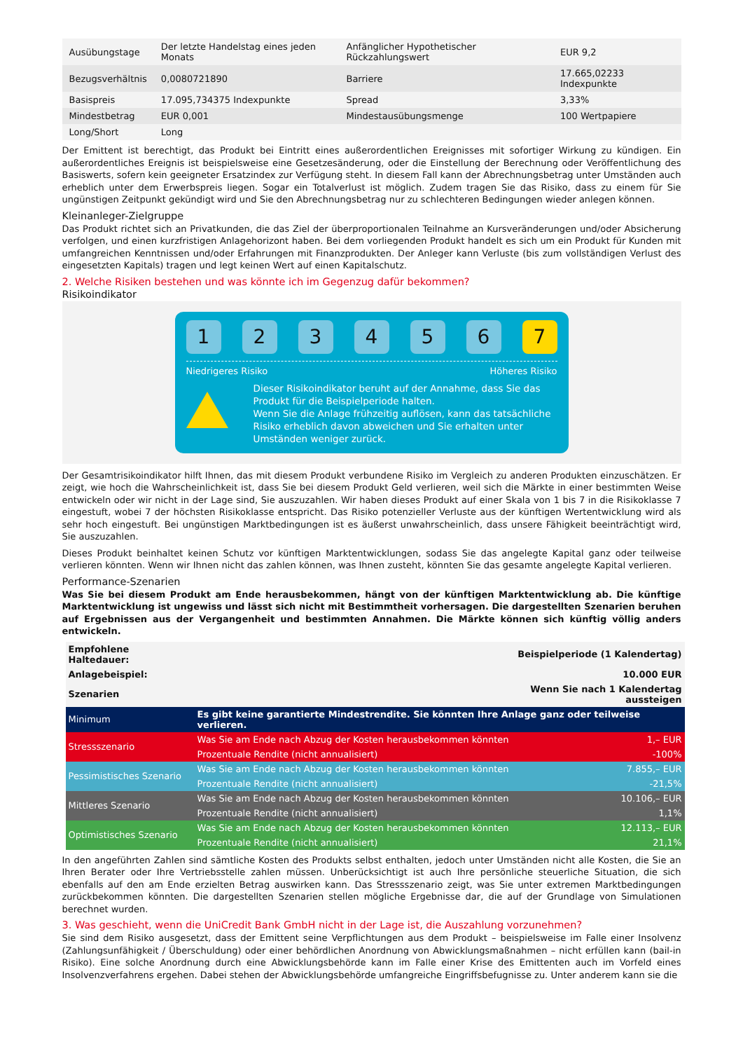| Ausübungstage | Der letzte Handelstag eines jeden Monats | Anfänglicher Hypothetischer Rückzahlungswert | EUR 9,2 |
| Bezugsverhältnis | 0,0080721890 | Barriere | 17.665,02233 Indexpunkte |
| Basispreis | 17.095,734375 Indexpunkte | Spread | 3,33% |
| Mindestbetrag | EUR 0,001 | Mindestausübungsmenge | 100 Wertpapiere |
| Long/Short | Long | | |
Der Emittent ist berechtigt, das Produkt bei Eintritt eines außerordentlichen Ereignisses mit sofortiger Wirkung zu kündigen. Ein außerordentliches Ereignis ist beispielsweise eine Gesetzesänderung, oder die Einstellung der Berechnung oder Veröffentlichung des Basiswerts, sofern kein geeigneter Ersatzindex zur Verfügung steht. In diesem Fall kann der Abrechnungsbetrag unter Umständen auch erheblich unter dem Erwerbspreis liegen. Sogar ein Totalverlust ist möglich. Zudem tragen Sie das Risiko, dass zu einem für Sie ungünstigen Zeitpunkt gekündigt wird und Sie den Abrechnungsbetrag nur zu schlechteren Bedingungen wieder anlegen können.
Kleinanleger-Zielgruppe
Das Produkt richtet sich an Privatkunden, die das Ziel der überproportionalen Teilnahme an Kursveränderungen und/oder Absicherung verfolgen, und einen kurzfristigen Anlagehorizont haben. Bei dem vorliegenden Produkt handelt es sich um ein Produkt für Kunden mit umfangreichen Kenntnissen und/oder Erfahrungen mit Finanzprodukten. Der Anleger kann Verluste (bis zum vollständigen Verlust des eingesetzten Kapitals) tragen und legt keinen Wert auf einen Kapitalschutz.
2. Welche Risiken bestehen und was könnte ich im Gegenzug dafür bekommen?
Risikoindikator
1 2 3 4 5 6 7
Niedrigeres Risiko Höheres Risiko
Dieser Risikoindikator beruht auf der Annahme, dass Sie das Produkt für die Beispielperiode halten.
Wenn Sie die Anlage frühzeitig auflösen, kann das tatsächliche Risiko erheblich davon abweichen und Sie erhalten unter Umständen weniger zurück.
Der Gesamtrisikoindikator hilft Ihnen, das mit diesem Produkt verbundene Risiko im Vergleich zu anderen Produkten einzuschätzen. Er zeigt, wie hoch die Wahrscheinlichkeit ist, dass Sie bei diesem Produkt Geld verlieren, weil sich die Märkte in einer bestimmten Weise entwickeln oder wir nicht in der Lage sind, Sie auszuzahlen. Wir haben dieses Produkt auf einer Skala von 1 bis 7 in die Risikoklasse 7 eingestuft, wobei 7 der höchsten Risikoklasse entspricht. Das Risiko potenzieller Verluste aus der künftigen Wertentwicklung wird als sehr hoch eingestuft. Bei ungünstigen Marktbedingungen ist es äußerst unwahrscheinlich, dass unsere Fähigkeit beeinträchtigt wird, Sie auszuzahlen.
Dieses Produkt beinhaltet keinen Schutz vor künftigen Marktentwicklungen, sodass Sie das angelegte Kapital ganz oder teilweise verlieren könnten. Wenn wir Ihnen nicht das zahlen können, was Ihnen zusteht, könnten Sie das gesamte angelegte Kapital verlieren.
Performance-Szenarien
Was Sie bei diesem Produkt am Ende herausbekommen, hängt von der künftigen Marktentwicklung ab. Die künftige Marktentwicklung ist ungewiss und lässt sich nicht mit Bestimmtheit vorhersagen. Die dargestellten Szenarien beruhen auf Ergebnissen aus der Vergangenheit und bestimmten Annahmen. Die Märkte können sich künftig völlig anders entwickeln.
| Empfohlene Haltedauer: | | Beispielperiode (1 Kalendertag) |
| Anlagebeispiel: | | 10.000 EUR |
| Szenarien | | Wenn Sie nach 1 Kalendertag aussteigen |
| Minimum | Es gibt keine garantierte Mindestrendite. Sie könnten Ihre Anlage ganz oder teilweise verlieren. | |
| Stressszenario | Was Sie am Ende nach Abzug der Kosten herausbekommen könnten | 1,– EUR |
| | Prozentuale Rendite (nicht annualisiert) | -100% |
| Pessimistisches Szenario | Was Sie am Ende nach Abzug der Kosten herausbekommen könnten | 7.855,– EUR |
| | Prozentuale Rendite (nicht annualisiert) | -21,5% |
| Mittleres Szenario | Was Sie am Ende nach Abzug der Kosten herausbekommen könnten | 10.106,– EUR |
| | Prozentuale Rendite (nicht annualisiert) | 1,1% |
| Optimistisches Szenario | Was Sie am Ende nach Abzug der Kosten herausbekommen könnten | 12.113,– EUR |
| | Prozentuale Rendite (nicht annualisiert) | 21,1% |
In den angeführten Zahlen sind sämtliche Kosten des Produkts selbst enthalten, jedoch unter Umständen nicht alle Kosten, die Sie an Ihren Berater oder Ihre Vertriebsstelle zahlen müssen. Unberücksichtigt ist auch Ihre persönliche steuerliche Situation, die sich ebenfalls auf den am Ende erzielten Betrag auswirken kann. Das Stressszenario zeigt, was Sie unter extremen Marktbedingungen zurückbekommen könnten. Die dargestellten Szenarien stellen mögliche Ergebnisse dar, die auf der Grundlage von Simulationen berechnet wurden.
3. Was geschieht, wenn die UniCredit Bank GmbH nicht in der Lage ist, die Auszahlung vorzunehmen?
Sie sind dem Risiko ausgesetzt, dass der Emittent seine Verpflichtungen aus dem Produkt – beispielsweise im Falle einer Insolvenz (Zahlungsunfähigkeit / Überschuldung) oder einer behördlichen Anordnung von Abwicklungsmaßnahmen – nicht erfüllen kann (bail-in Risiko). Eine solche Anordnung durch eine Abwicklungsbehörde kann im Falle einer Krise des Emittenten auch im Vorfeld eines Insolvenzverfahrens ergehen. Dabei stehen der Abwicklungsbehörde umfangreiche Eingriffsbefugnisse zu. Unter anderem kann sie die